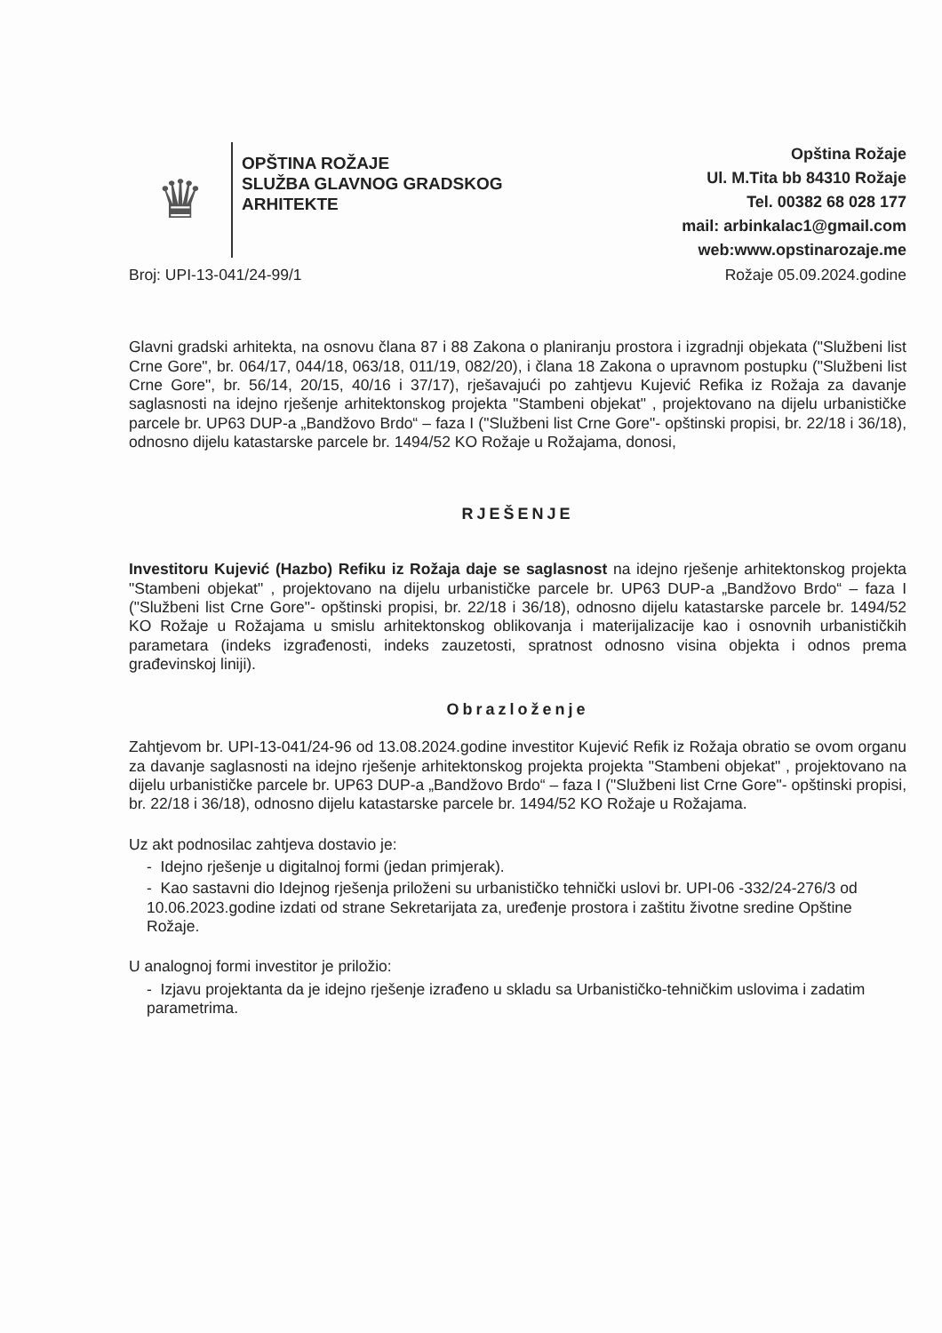♛
OPŠTINA ROŽAJE
SLUŽBA GLAVNOG GRADSKOG
ARHITEKTE
Opština Rožaje
Ul. M.Tita bb 84310 Rožaje
Tel. 00382 68 028 177
mail: arbinkalac1@gmail.com
web:www.opstinarozaje.me
Broj: UPI-13-041/24-99/1 Rožaje 05.09.2024.godine
Glavni gradski arhitekta, na osnovu člana 87 i 88 Zakona o planiranju prostora i izgradnji objekata ("Službeni list Crne Gore", br. 064/17, 044/18, 063/18, 011/19, 082/20), i člana 18 Zakona o upravnom postupku ("Službeni list Crne Gore", br. 56/14, 20/15, 40/16 i 37/17), rješavajući po zahtjevu Kujević Refika iz Rožaja za davanje saglasnosti na idejno rješenje arhitektonskog projekta "Stambeni objekat" , projektovano na dijelu urbanističke parcele br. UP63 DUP-a „Bandžovo Brdo“ – faza I ("Službeni list Crne Gore"- opštinski propisi, br. 22/18 i 36/18), odnosno dijelu katastarske parcele br. 1494/52 KO Rožaje u Rožajama, donosi,
RJEŠENJE
Investitoru Kujević (Hazbo) Refiku iz Rožaja daje se saglasnost na idejno rješenje arhitektonskog projekta "Stambeni objekat" , projektovano na dijelu urbanističke parcele br. UP63 DUP-a „Bandžovo Brdo“ – faza I ("Službeni list Crne Gore"- opštinski propisi, br. 22/18 i 36/18), odnosno dijelu katastarske parcele br. 1494/52 KO Rožaje u Rožajama u smislu arhitektonskog oblikovanja i materijalizacije kao i osnovnih urbanističkih parametara (indeks izgrađenosti, indeks zauzetosti, spratnost odnosno visina objekta i odnos prema građevinskoj liniji).
Obrazloženje
Zahtjevom br. UPI-13-041/24-96 od 13.08.2024.godine investitor Kujević Refik iz Rožaja obratio se ovom organu za davanje saglasnosti na idejno rješenje arhitektonskog projekta projekta "Stambeni objekat" , projektovano na dijelu urbanističke parcele br. UP63 DUP-a „Bandžovo Brdo“ – faza I ("Službeni list Crne Gore"- opštinski propisi, br. 22/18 i 36/18), odnosno dijelu katastarske parcele br. 1494/52 KO Rožaje u Rožajama.
Uz akt podnosilac zahtjeva dostavio je:
- Idejno rješenje u digitalnoj formi (jedan primjerak).
- Kao sastavni dio Idejnog rješenja priloženi su urbanističko tehnički uslovi br. UPI-06 -332/24-276/3 od 10.06.2023.godine izdati od strane Sekretarijata za, uređenje prostora i zaštitu životne sredine Opštine Rožaje.
U analognoj formi investitor je priložio:
- Izjavu projektanta da je idejno rješenje izrađeno u skladu sa Urbanističko-tehničkim uslovima i zadatim parametrima.